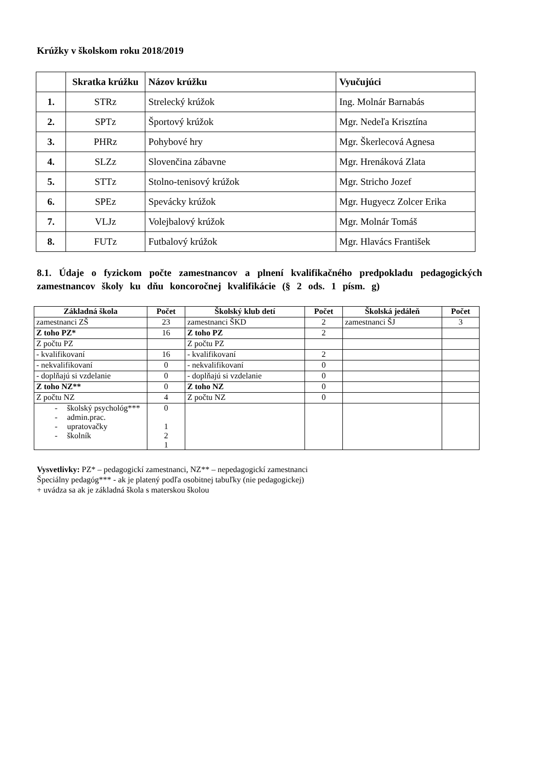Krúžky v školskom roku 2018/2019
| | Skratka krúžku | Názov krúžku | Vyučujúci |
| --- | --- | --- | --- |
| 1. | STRz | Strelecký krúžok | Ing. Molnár Barnabás |
| 2. | SPTz | Športový krúžok | Mgr. Nedeľa Krisztína |
| 3. | PHRz | Pohybové hry | Mgr. Škerlecová Agnesa |
| 4. | SLZz | Slovenčina zábavne | Mgr. Hrenáková Zlata |
| 5. | STTz | Stolno-tenisový krúžok | Mgr. Stricho Jozef |
| 6. | SPEz | Spevácky krúžok | Mgr. Hugyecz Zolcer Erika |
| 7. | VLJz | Volejbalový krúžok | Mgr. Molnár Tomáš |
| 8. | FUTz | Futbalový krúžok | Mgr. Hlavács František |
8.1. Údaje o fyzickom počte zamestnancov a plnení kvalifikačného predpokladu pedagogických zamestnancov školy ku dňu koncoročnej kvalifikácie (§ 2 ods. 1 písm. g)
| Základná škola | Počet | Školský klub detí | Počet | Školská jedáleň | Počet |
| --- | --- | --- | --- | --- | --- |
| zamestnanci ZŠ | 23 | zamestnanci ŠKD | 2 | zamestnanci ŠJ | 3 |
| Z toho PZ* | 16 | Z toho PZ | 2 | | |
| Z počtu PZ | | Z počtu PZ | | | |
| - kvalifikovaní | 16 | - kvalifikovaní | 2 | | |
| - nekvalifikovaní | 0 | - nekvalifikovaní | 0 | | |
| - doplňajú si vzdelanie | 0 | - doplňajú si vzdelanie | 0 | | |
| Z toho NZ** | 0 | Z toho NZ | 0 | | |
| Z počtu NZ | 4 | Z počtu NZ | 0 | | |
| - školský psychológ*** - admin.prac. - upratovačky - školník | 0 1 2 1 | | | | |
Vysvetlivky: PZ* – pedagogickí zamestnanci, NZ** – nepedagogickí zamestnanci
Špeciálny pedagóg*** - ak je platený podľa osobitnej tabuľky (nie pedagogickej)
+ uvádza sa ak je základná škola s materskou školou